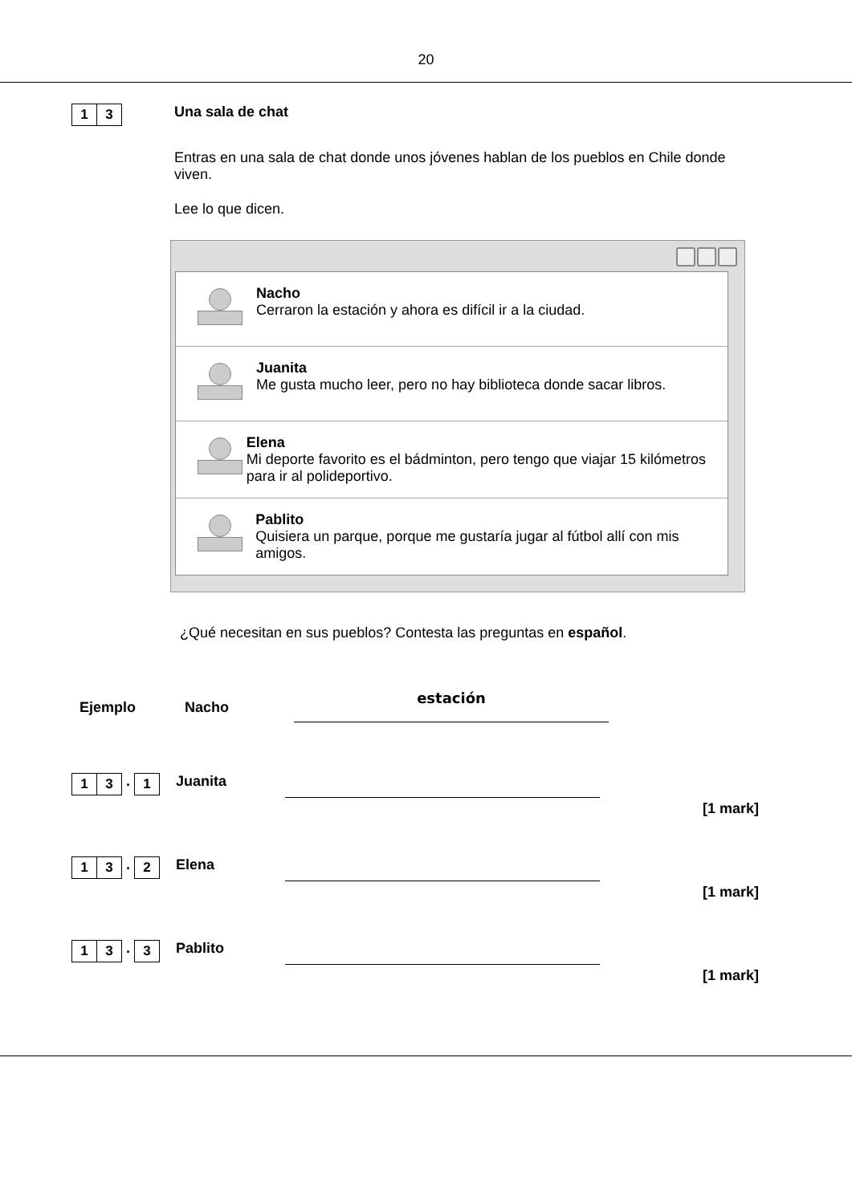20
1 3
Una sala de chat
Entras en una sala de chat donde unos jóvenes hablan de los pueblos en Chile donde viven.
Lee lo que dicen.
Nacho
Cerraron la estación y ahora es difícil ir a la ciudad.
Juanita
Me gusta mucho leer, pero no hay biblioteca donde sacar libros.
Elena
Mi deporte favorito es el bádminton, pero tengo que viajar 15 kilómetros para ir al polideportivo.
Pablito
Quisiera un parque, porque me gustaría jugar al fútbol allí con mis amigos.
¿Qué necesitan en sus pueblos? Contesta las preguntas en español.
Ejemplo Nacho
estación
1 3
.
1
Juanita
[1 mark]
1 3
.
2
Elena
[1 mark]
1 3
.
3
Pablito
[1 mark]